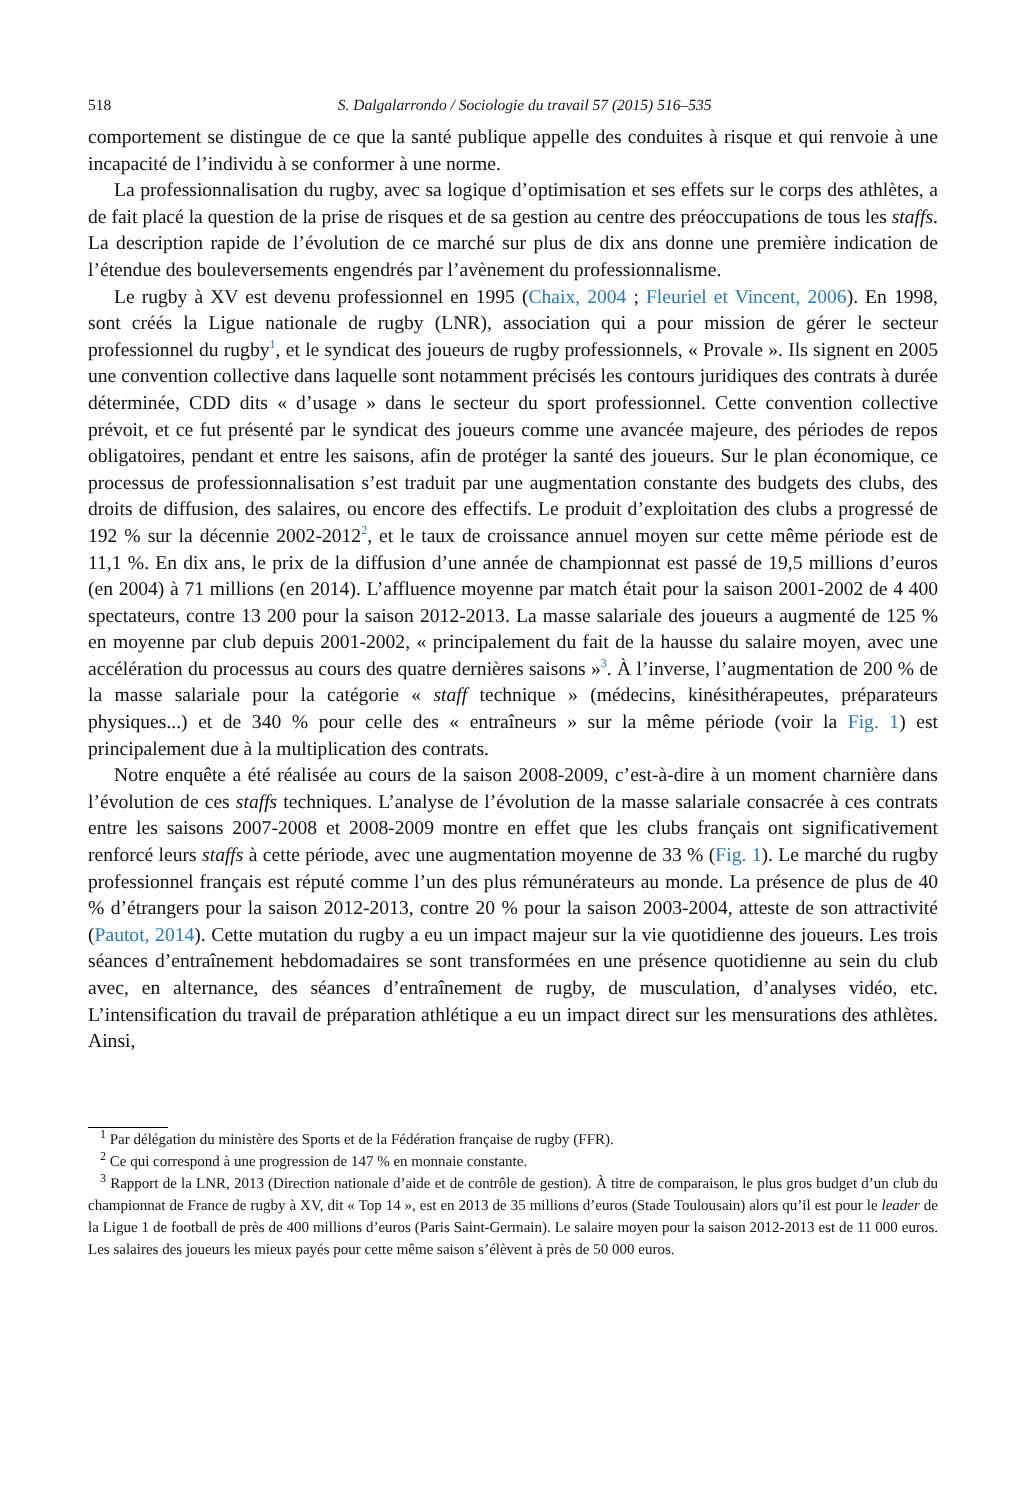518 S. Dalgalarrondo / Sociologie du travail 57 (2015) 516–535
comportement se distingue de ce que la santé publique appelle des conduites à risque et qui renvoie à une incapacité de l’individu à se conformer à une norme.
La professionnalisation du rugby, avec sa logique d’optimisation et ses effets sur le corps des athlètes, a de fait placé la question de la prise de risques et de sa gestion au centre des préoccupations de tous les staffs. La description rapide de l’évolution de ce marché sur plus de dix ans donne une première indication de l’étendue des bouleversements engendrés par l’avènement du professionnalisme.
Le rugby à XV est devenu professionnel en 1995 (Chaix, 2004 ; Fleuriel et Vincent, 2006). En 1998, sont créés la Ligue nationale de rugby (LNR), association qui a pour mission de gérer le secteur professionnel du rugby<sup>1</sup>, et le syndicat des joueurs de rugby professionnels, « Provale ». Ils signent en 2005 une convention collective dans laquelle sont notamment précisés les contours juridiques des contrats à durée déterminée, CDD dits « d’usage » dans le secteur du sport professionnel. Cette convention collective prévoit, et ce fut présenté par le syndicat des joueurs comme une avancée majeure, des périodes de repos obligatoires, pendant et entre les saisons, afin de protéger la santé des joueurs. Sur le plan économique, ce processus de professionnalisation s’est traduit par une augmentation constante des budgets des clubs, des droits de diffusion, des salaires, ou encore des effectifs. Le produit d’exploitation des clubs a progressé de 192 % sur la décennie 2002-2012<sup>2</sup>, et le taux de croissance annuel moyen sur cette même période est de 11,1 %. En dix ans, le prix de la diffusion d’une année de championnat est passé de 19,5 millions d’euros (en 2004) à 71 millions (en 2014). L’affluence moyenne par match était pour la saison 2001-2002 de 4 400 spectateurs, contre 13 200 pour la saison 2012-2013. La masse salariale des joueurs a augmenté de 125 % en moyenne par club depuis 2001-2002, « principalement du fait de la hausse du salaire moyen, avec une accélération du processus au cours des quatre dernières saisons »<sup>3</sup>. À l’inverse, l’augmentation de 200 % de la masse salariale pour la catégorie « staff technique » (médecins, kinésithérapeutes, préparateurs physiques...) et de 340 % pour celle des « entraîneurs » sur la même période (voir la Fig. 1) est principalement due à la multiplication des contrats.
Notre enquête a été réalisée au cours de la saison 2008-2009, c’est-à-dire à un moment charnière dans l’évolution de ces staffs techniques. L’analyse de l’évolution de la masse salariale consacrée à ces contrats entre les saisons 2007-2008 et 2008-2009 montre en effet que les clubs français ont significativement renforcé leurs staffs à cette période, avec une augmentation moyenne de 33 % (Fig. 1). Le marché du rugby professionnel français est réputé comme l’un des plus rémunérateurs au monde. La présence de plus de 40 % d’étrangers pour la saison 2012-2013, contre 20 % pour la saison 2003-2004, atteste de son attractivité (Pautot, 2014). Cette mutation du rugby a eu un impact majeur sur la vie quotidienne des joueurs. Les trois séances d’entraînement hebdomadaires se sont transformées en une présence quotidienne au sein du club avec, en alternance, des séances d’entraînement de rugby, de musculation, d’analyses vidéo, etc. L’intensification du travail de préparation athlétique a eu un impact direct sur les mensurations des athlètes. Ainsi,
<sup>1</sup> Par délégation du ministère des Sports et de la Fédération française de rugby (FFR).
<sup>2</sup> Ce qui correspond à une progression de 147 % en monnaie constante.
<sup>3</sup> Rapport de la LNR, 2013 (Direction nationale d’aide et de contrôle de gestion). À titre de comparaison, le plus gros budget d’un club du championnat de France de rugby à XV, dit « Top 14 », est en 2013 de 35 millions d’euros (Stade Toulousain) alors qu’il est pour le leader de la Ligue 1 de football de près de 400 millions d’euros (Paris Saint-Germain). Le salaire moyen pour la saison 2012-2013 est de 11 000 euros. Les salaires des joueurs les mieux payés pour cette même saison s’élèvent à près de 50 000 euros.